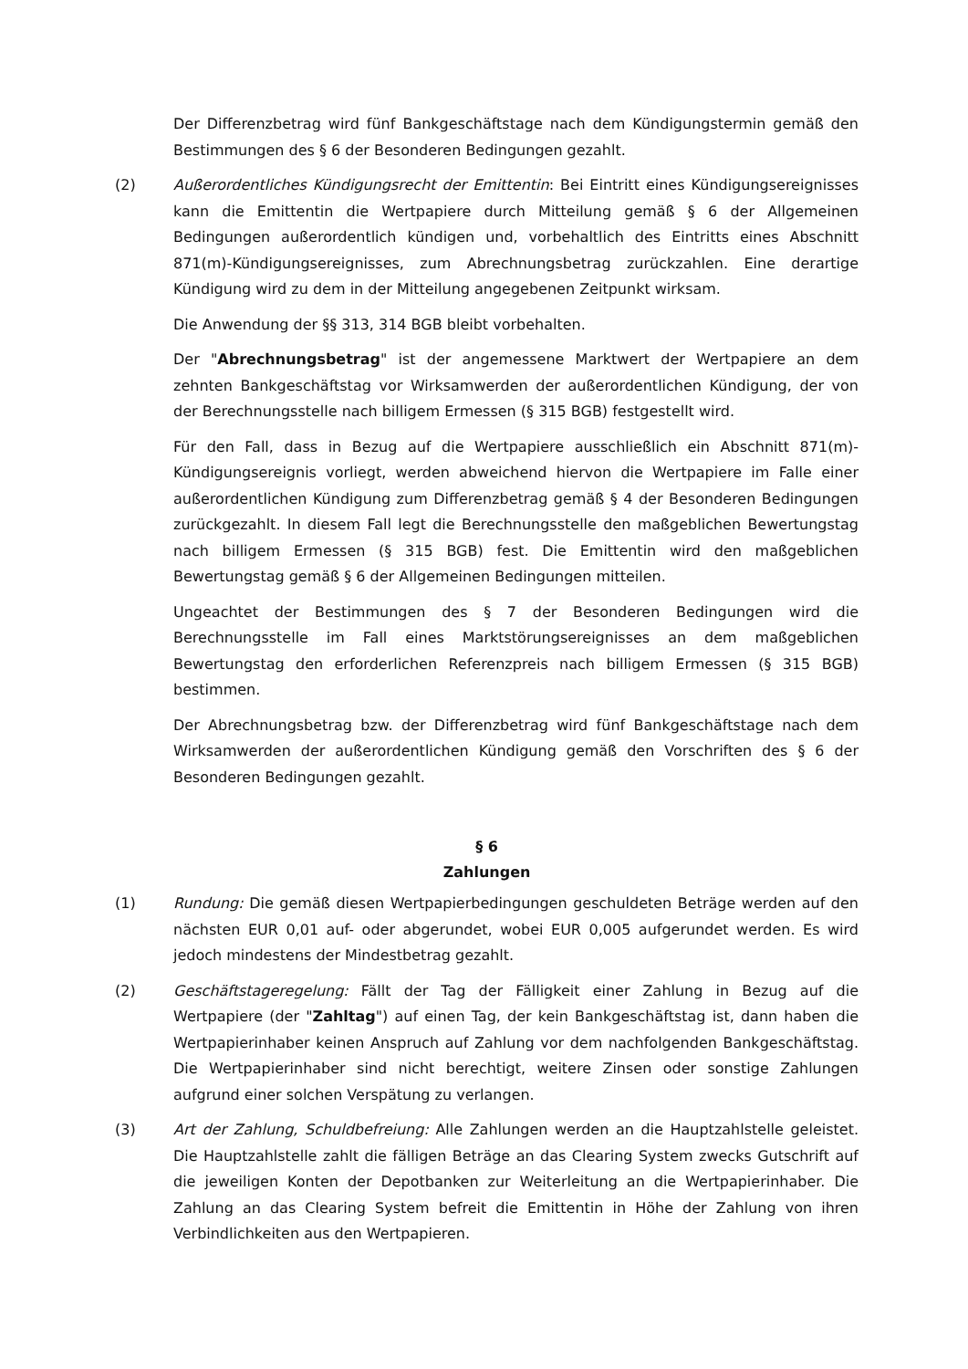Der Differenzbetrag wird fünf Bankgeschäftstage nach dem Kündigungstermin gemäß den Bestimmungen des § 6 der Besonderen Bedingungen gezahlt.
(2) Außerordentliches Kündigungsrecht der Emittentin: Bei Eintritt eines Kündigungsereignisses kann die Emittentin die Wertpapiere durch Mitteilung gemäß § 6 der Allgemeinen Bedingungen außerordentlich kündigen und, vorbehaltlich des Eintritts eines Abschnitt 871(m)-Kündigungsereignisses, zum Abrechnungsbetrag zurückzahlen. Eine derartige Kündigung wird zu dem in der Mitteilung angegebenen Zeitpunkt wirksam.
Die Anwendung der §§ 313, 314 BGB bleibt vorbehalten.
Der "Abrechnungsbetrag" ist der angemessene Marktwert der Wertpapiere an dem zehnten Bankgeschäftstag vor Wirksamwerden der außerordentlichen Kündigung, der von der Berechnungsstelle nach billigem Ermessen (§ 315 BGB) festgestellt wird.
Für den Fall, dass in Bezug auf die Wertpapiere ausschließlich ein Abschnitt 871(m)-Kündigungsereignis vorliegt, werden abweichend hiervon die Wertpapiere im Falle einer außerordentlichen Kündigung zum Differenzbetrag gemäß § 4 der Besonderen Bedingungen zurückgezahlt. In diesem Fall legt die Berechnungsstelle den maßgeblichen Bewertungstag nach billigem Ermessen (§ 315 BGB) fest. Die Emittentin wird den maßgeblichen Bewertungstag gemäß § 6 der Allgemeinen Bedingungen mitteilen.
Ungeachtet der Bestimmungen des § 7 der Besonderen Bedingungen wird die Berechnungsstelle im Fall eines Marktstörungsereignisses an dem maßgeblichen Bewertungstag den erforderlichen Referenzpreis nach billigem Ermessen (§ 315 BGB) bestimmen.
Der Abrechnungsbetrag bzw. der Differenzbetrag wird fünf Bankgeschäftstage nach dem Wirksamwerden der außerordentlichen Kündigung gemäß den Vorschriften des § 6 der Besonderen Bedingungen gezahlt.
§ 6
Zahlungen
(1) Rundung: Die gemäß diesen Wertpapierbedingungen geschuldeten Beträge werden auf den nächsten EUR 0,01 auf- oder abgerundet, wobei EUR 0,005 aufgerundet werden. Es wird jedoch mindestens der Mindestbetrag gezahlt.
(2) Geschäftstageregelung: Fällt der Tag der Fälligkeit einer Zahlung in Bezug auf die Wertpapiere (der "Zahltag") auf einen Tag, der kein Bankgeschäftstag ist, dann haben die Wertpapierinhaber keinen Anspruch auf Zahlung vor dem nachfolgenden Bankgeschäftstag. Die Wertpapierinhaber sind nicht berechtigt, weitere Zinsen oder sonstige Zahlungen aufgrund einer solchen Verspätung zu verlangen.
(3) Art der Zahlung, Schuldbefreiung: Alle Zahlungen werden an die Hauptzahlstelle geleistet. Die Hauptzahlstelle zahlt die fälligen Beträge an das Clearing System zwecks Gutschrift auf die jeweiligen Konten der Depotbanken zur Weiterleitung an die Wertpapierinhaber. Die Zahlung an das Clearing System befreit die Emittentin in Höhe der Zahlung von ihren Verbindlichkeiten aus den Wertpapieren.